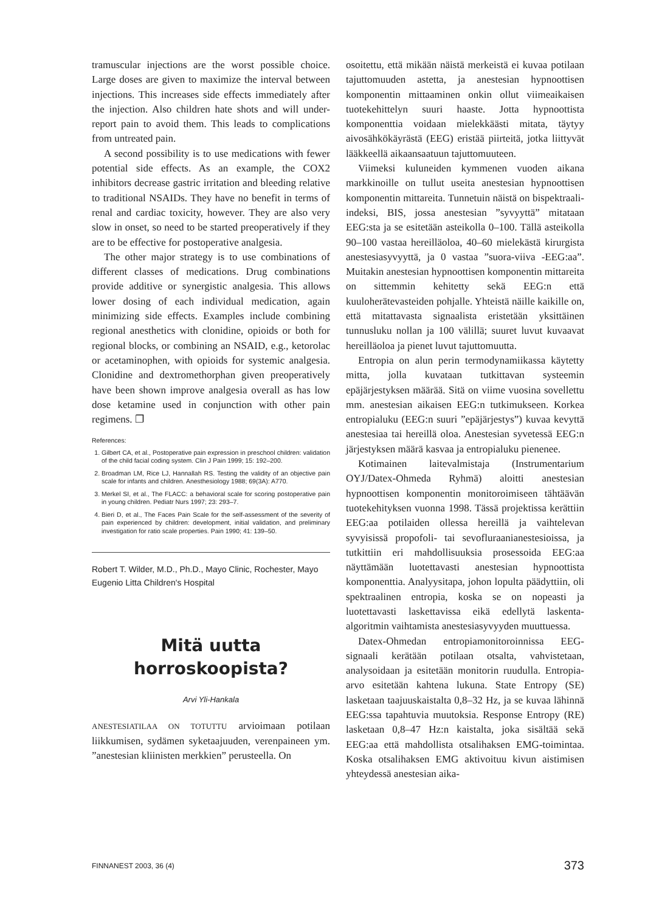tramuscular injections are the worst possible choice. Large doses are given to maximize the interval between injections. This increases side effects immediately after the injection. Also children hate shots and will under-report pain to avoid them. This leads to complications from untreated pain.
A second possibility is to use medications with fewer potential side effects. As an example, the COX2 inhibitors decrease gastric irritation and bleeding relative to traditional NSAIDs. They have no benefit in terms of renal and cardiac toxicity, however. They are also very slow in onset, so need to be started preoperatively if they are to be effective for postoperative analgesia.
The other major strategy is to use combinations of different classes of medications. Drug combinations provide additive or synergistic analgesia. This allows lower dosing of each individual medication, again minimizing side effects. Examples include combining regional anesthetics with clonidine, opioids or both for regional blocks, or combining an NSAID, e.g., ketorolac or acetaminophen, with opioids for systemic analgesia. Clonidine and dextromethorphan given preoperatively have been shown improve analgesia overall as has low dose ketamine used in conjunction with other pain regimens. ❐
References:
1. Gilbert CA, et al., Postoperative pain expression in preschool children: validation of the child facial coding system. Clin J Pain 1999; 15: 192–200.
2. Broadman LM, Rice LJ, Hannallah RS. Testing the validity of an objective pain scale for infants and children. Anesthesiology 1988; 69(3A): A770.
3. Merkel SI, et al., The FLACC: a behavioral scale for scoring postoperative pain in young children. Pediatr Nurs 1997; 23: 293–7.
4. Bieri D, et al., The Faces Pain Scale for the self-assessment of the severity of pain experienced by children: development, initial validation, and preliminary investigation for ratio scale properties. Pain 1990; 41: 139–50.
Robert T. Wilder, M.D., Ph.D., Mayo Clinic, Rochester, Mayo Eugenio Litta Children's Hospital
Mitä uutta horroskoopista?
Arvi Yli-Hankala
ANESTESIATILAA ON TOTUTTU arvioimaan potilaan liikkumisen, sydämen syketaajuuden, verenpaineen ym. ”anestesian kliinisten merkkien” perusteella. On
osoitettu, että mikään näistä merkeistä ei kuvaa potilaan tajuttomuuden astetta, ja anestesian hypnoottisen komponentin mittaaminen onkin ollut viimeaikaisen tuotekehittelyn suuri haaste. Jotta hypnoottista komponenttia voidaan mielekkäästi mitata, täytyy aivosähkökäyrästä (EEG) eristää piirteitä, jotka liittyvät lääkkeellä aikaansaatuun tajuttomuuteen.
Viimeksi kuluneiden kymmenen vuoden aikana markkinoille on tullut useita anestesian hypnoottisen komponentin mittareita. Tunnetuin näistä on bispektraali-indeksi, BIS, jossa anestesian ”syvyyttä” mitataan EEG:sta ja se esitetään asteikolla 0–100. Tällä asteikolla 90–100 vastaa hereilläoloa, 40–60 mielekästä kirurgista anestesiasyvyyttä, ja 0 vastaa ”suora-viiva -EEG:aa”. Muitakin anestesian hypnoottisen komponentin mittareita on sittemmin kehitetty sekä EEG:n että kuuloherätevasteiden pohjalle. Yhteistä näille kaikille on, että mitattavasta signaalista eristetään yksittäinen tunnusluku nollan ja 100 välillä; suuret luvut kuvaavat hereilläoloa ja pienet luvut tajuttomuutta.
Entropia on alun perin termodynamiikassa käytetty mitta, jolla kuvataan tutkittavan systeemin epäjärjestyksen määrää. Sitä on viime vuosina sovellettu mm. anestesian aikaisen EEG:n tutkimukseen. Korkea entropialuku (EEG:n suuri ”epäjärjestys”) kuvaa kevyttä anestesiaa tai hereillä oloa. Anestesian syvetessä EEG:n järjestyksen määrä kasvaa ja entropialuku pienenee.
Kotimainen laitevalmistaja (Instrumentarium OYJ/Datex-Ohmeda Ryhmä) aloitti anestesian hypnoottisen komponentin monitoroimiseen tähtäävän tuotekehityksen vuonna 1998. Tässä projektissa kerättiin EEG:aa potilaiden ollessa hereillä ja vaihtelevan syvyisissä propofoli- tai sevofluraanianestesioissa, ja tutkittiin eri mahdollisuuksia prosessoida EEG:aa näyttämään luotettavasti anestesian hypnoottista komponenttia. Analyysitapa, johon lopulta päädyttiin, oli spektraalinen entropia, koska se on nopeasti ja luotettavasti laskettavissa eikä edellytä laskenta-algoritmin vaihtamista anestesiasyvyyden muuttuessa.
Datex-Ohmedan entropiamonitoroinnissa EEG-signaali kerätään potilaan otsalta, vahvistetaan, analysoidaan ja esitetään monitorin ruudulla. Entropia-arvo esitetään kahtena lukuna. State Entropy (SE) lasketaan taajuuskaistalta 0,8–32 Hz, ja se kuvaa lähinnä EEG:ssa tapahtuvia muutoksia. Response Entropy (RE) lasketaan 0,8–47 Hz:n kaistalta, joka sisältää sekä EEG:aa että mahdollista otsalihaksen EMG-toimintaa. Koska otsalihaksen EMG aktivoituu kivun aistimisen yhteydessä anestesian aika-
FINNANEST 2003, 36 (4) 373